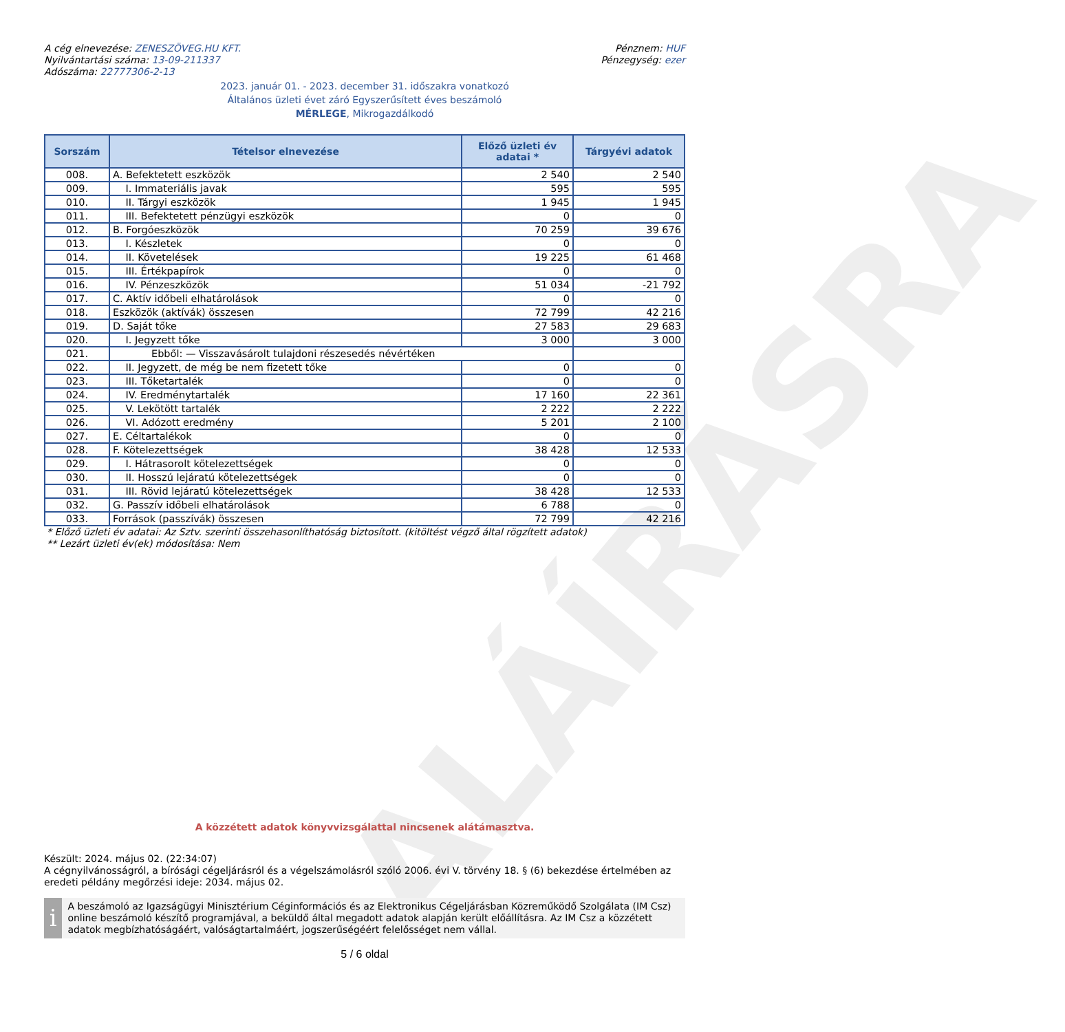ALÁÍRÁSRA
A cég elnevezése: ZENESZÖVEG.HU KFT.
Nyilvántartási száma: 13-09-211337
Adószáma: 22777306-2-13
Pénznem: HUF
Pénzegység: ezer
2023. január 01. - 2023. december 31. időszakra vonatkozó
Általános üzleti évet záró Egyszerűsített éves beszámoló
MÉRLEGE, Mikrogazdálkodó
| Sorszám | Tételsor elnevezése | Előző üzleti év adatai * | Tárgyévi adatok |
| --- | --- | --- | --- |
| 008. | A. Befektetett eszközök | 2 540 | 2 540 |
| 009. | I. Immateriális javak | 595 | 595 |
| 010. | II. Tárgyi eszközök | 1 945 | 1 945 |
| 011. | III. Befektetett pénzügyi eszközök | 0 | 0 |
| 012. | B. Forgóeszközök | 70 259 | 39 676 |
| 013. | I. Készletek | 0 | 0 |
| 014. | II. Követelések | 19 225 | 61 468 |
| 015. | III. Értékpapírok | 0 | 0 |
| 016. | IV. Pénzeszközök | 51 034 | -21 792 |
| 017. | C. Aktív időbeli elhatárolások | 0 | 0 |
| 018. | Eszközök (aktívák) összesen | 72 799 | 42 216 |
| 019. | D. Saját tőke | 27 583 | 29 683 |
| 020. | I. Jegyzett tőke | 3 000 | 3 000 |
| 021. | Ebből: — Visszavásárolt tulajdoni részesedés névértéken | | |
| 022. | II. Jegyzett, de még be nem fizetett tőke | 0 | 0 |
| 023. | III. Tőketartalék | 0 | 0 |
| 024. | IV. Eredménytartalék | 17 160 | 22 361 |
| 025. | V. Lekötött tartalék | 2 222 | 2 222 |
| 026. | VI. Adózott eredmény | 5 201 | 2 100 |
| 027. | E. Céltartalékok | 0 | 0 |
| 028. | F. Kötelezettségek | 38 428 | 12 533 |
| 029. | I. Hátrasorolt kötelezettségek | 0 | 0 |
| 030. | II. Hosszú lejáratú kötelezettségek | 0 | 0 |
| 031. | III. Rövid lejáratú kötelezettségek | 38 428 | 12 533 |
| 032. | G. Passzív időbeli elhatárolások | 6 788 | 0 |
| 033. | Források (passzívák) összesen | 72 799 | 42 216 |
* Előző üzleti év adatai: Az Sztv. szerinti összehasonlíthatóság biztosított. (kitöltést végző által rögzített adatok)
** Lezárt üzleti év(ek) módosítása: Nem
A közzétett adatok könyvvizsgálattal nincsenek alátámasztva.
Készült: 2024. május 02. (22:34:07)
A cégnyilvánosságról, a bírósági cégeljárásról és a végelszámolásról szóló 2006. évi V. törvény 18. § (6) bekezdése értelmében az eredeti példány megőrzési ideje: 2034. május 02.
i
A beszámoló az Igazságügyi Minisztérium Céginformációs és az Elektronikus Cégeljárásban Közreműködő Szolgálata (IM Csz) online beszámoló készítő programjával, a beküldő által megadott adatok alapján került előállításra. Az IM Csz a közzétett adatok megbízhatóságáért, valóságtartalmáért, jogszerűségéért felelősséget nem vállal.
5 / 6 oldal